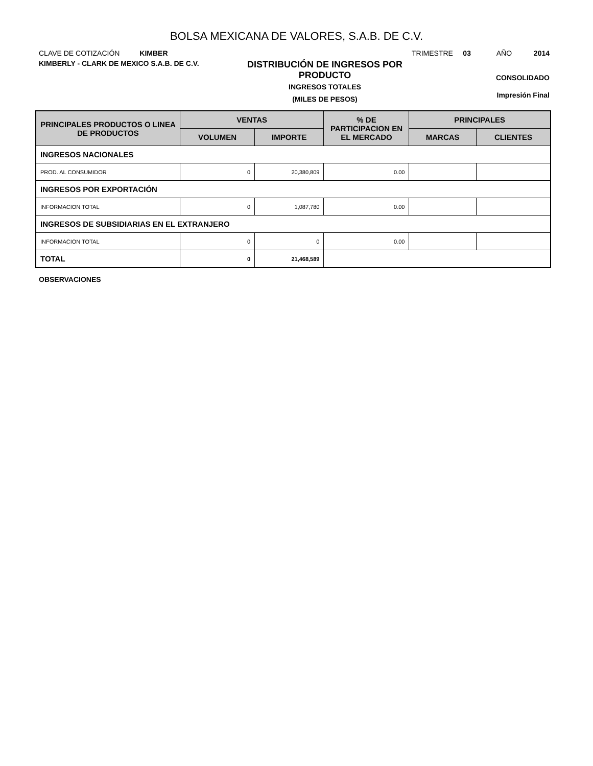BOLSA MEXICANA DE VALORES, S.A.B. DE C.V.
CLAVE DE COTIZACIÓN KIMBER TRIMESTRE 03 AÑO 2014
KIMBERLY - CLARK DE MEXICO S.A.B. DE C.V.
DISTRIBUCIÓN DE INGRESOS POR
PRODUCTO
INGRESOS TOTALES
(MILES DE PESOS)
CONSOLIDADO
Impresión Final
| PRINCIPALES PRODUCTOS O LINEA DE PRODUCTOS | VENTAS | | % DE PARTICIPACION EN EL MERCADO | PRINCIPALES | |
| --- | --- | --- | --- | --- | --- |
| | VOLUMEN | IMPORTE | | MARCAS | CLIENTES |
| INGRESOS NACIONALES | | | | | |
| PROD. AL CONSUMIDOR | 0 | 20,380,809 | 0.00 | | |
| INGRESOS POR EXPORTACIÓN | | | | | |
| INFORMACION TOTAL | 0 | 1,087,780 | 0.00 | | |
| INGRESOS DE SUBSIDIARIAS EN EL EXTRANJERO | | | | | |
| INFORMACION TOTAL | 0 | 0 | 0.00 | | |
| TOTAL | 0 | 21,468,589 | | | |
OBSERVACIONES